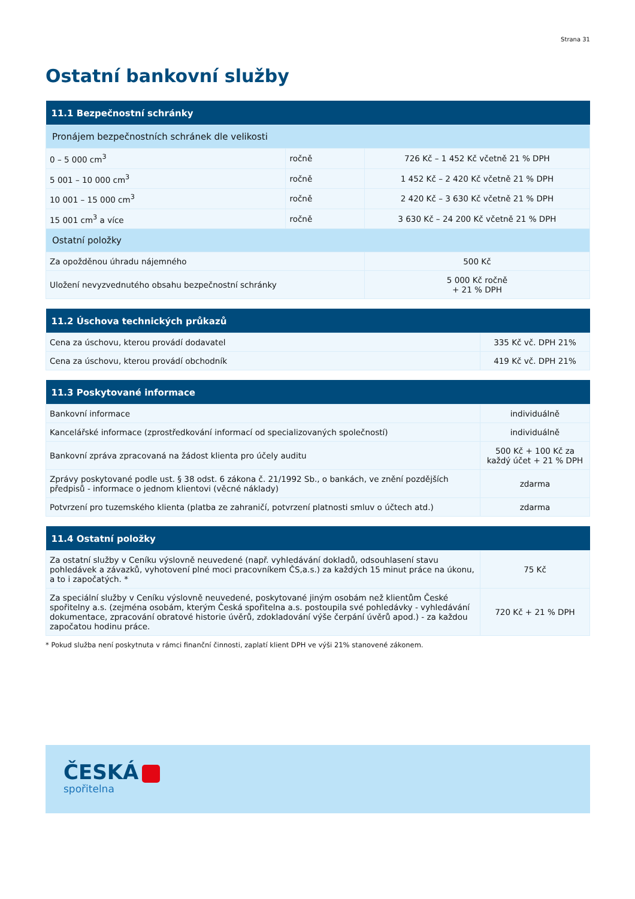Strana 31
Ostatní bankovní služby
| 11.1 Bezpečnostní schránky | | |
| --- | --- | --- |
| Pronájem bezpečnostních schránek dle velikosti | | |
| 0 – 5 000 cm<sup>3</sup> | ročně | 726 Kč – 1 452 Kč včetně 21 % DPH |
| 5 001 – 10 000 cm<sup>3</sup> | ročně | 1 452 Kč – 2 420 Kč včetně 21 % DPH |
| 10 001 – 15 000 cm<sup>3</sup> | ročně | 2 420 Kč – 3 630 Kč včetně 21 % DPH |
| 15 001 cm<sup>3</sup> a více | ročně | 3 630 Kč – 24 200 Kč včetně 21 % DPH |
| Ostatní položky | | |
| Za opožděnou úhradu nájemného | | 500 Kč |
| Uložení nevyzvednutého obsahu bezpečnostní schránky | | 5 000 Kč ročně + 21 % DPH |
| 11.2 Úschova technických průkazů | |
| --- | --- |
| Cena za úschovu, kterou provádí dodavatel | 335 Kč vč. DPH 21% |
| Cena za úschovu, kterou provádí obchodník | 419 Kč vč. DPH 21% |
| 11.3 Poskytované informace | |
| --- | --- |
| Bankovní informace | individuálně |
| Kancelářské informace (zprostředkování informací od specializovaných společností) | individuálně |
| Bankovní zpráva zpracovaná na žádost klienta pro účely auditu | 500 Kč + 100 Kč za každý účet + 21 % DPH |
| Zprávy poskytované podle ust. § 38 odst. 6 zákona č. 21/1992 Sb., o bankách, ve znění pozdějších předpisů - informace o jednom klientovi (věcné náklady) | zdarma |
| Potvrzení pro tuzemského klienta (platba ze zahraničí, potvrzení platnosti smluv o účtech atd.) | zdarma |
| 11.4 Ostatní položky | |
| --- | --- |
| Za ostatní služby v Ceníku výslovně neuvedené (např. vyhledávání dokladů, odsouhlasení stavu pohledávek a závazků, vyhotovení plné moci pracovníkem ČS,a.s.) za každých 15 minut práce na úkonu, a to i započatých. * | 75 Kč |
| Za speciální služby v Ceníku výslovně neuvedené, poskytované jiným osobám než klientům České spořitelny a.s. (zejména osobám, kterým Česká spořitelna a.s. postoupila své pohledávky - vyhledávání dokumentace, zpracování obratové historie úvěrů, zdokladování výše čerpání úvěrů apod.) - za každou započatou hodinu práce. | 720 Kč + 21 % DPH |
* Pokud služba není poskytnuta v rámci finanční činnosti, zaplatí klient DPH ve výši 21% stanovené zákonem.
ČESKÁ
spořitelna